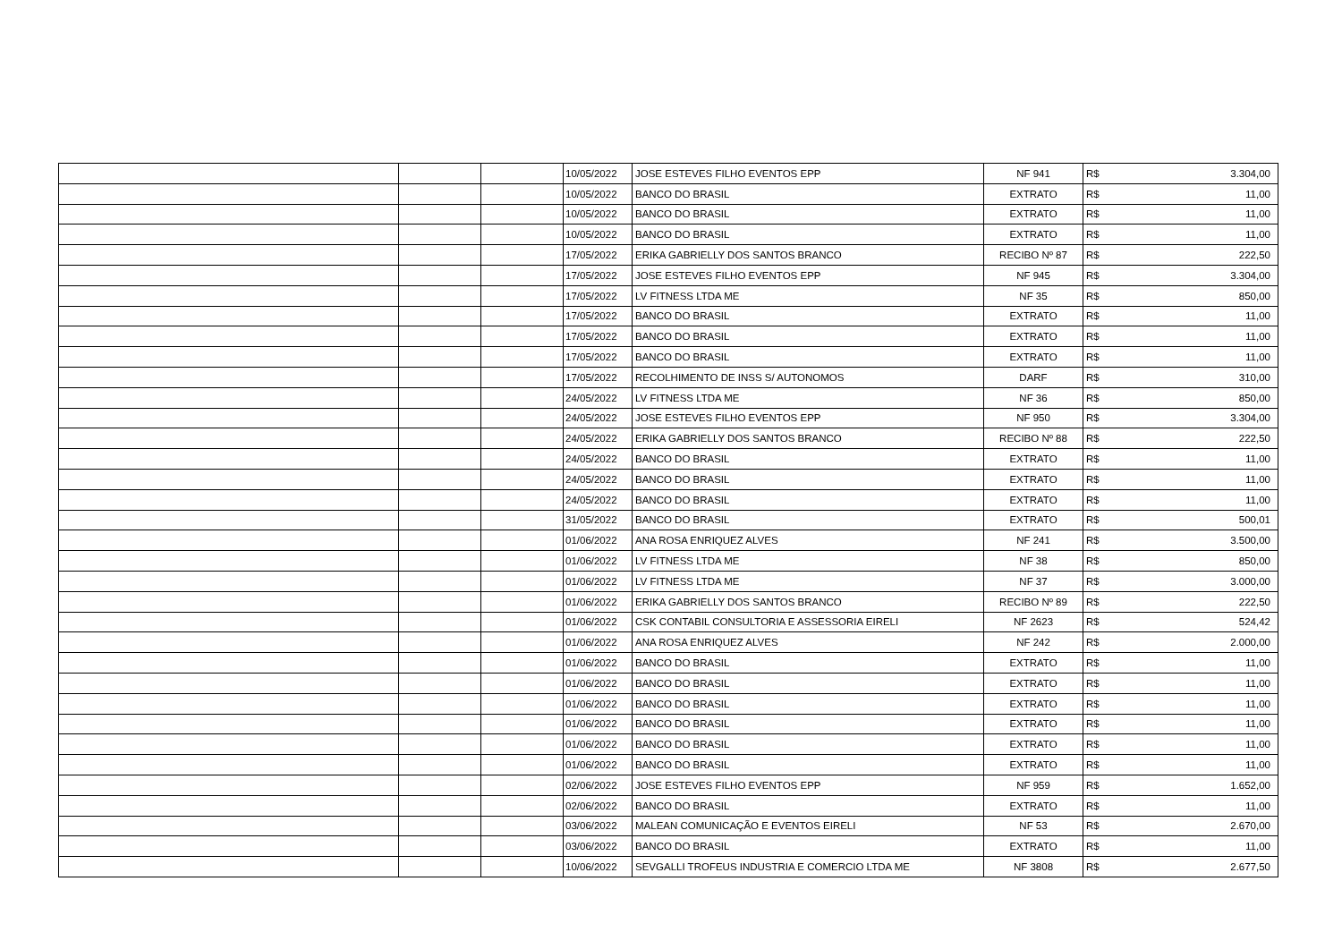| | | | 10/05/2022 | JOSE ESTEVES FILHO EVENTOS EPP | NF 941 | R$ | 3.304,00 |
| | | | 10/05/2022 | BANCO DO BRASIL | EXTRATO | R$ | 11,00 |
| | | | 10/05/2022 | BANCO DO BRASIL | EXTRATO | R$ | 11,00 |
| | | | 10/05/2022 | BANCO DO BRASIL | EXTRATO | R$ | 11,00 |
| | | | 17/05/2022 | ERIKA GABRIELLY DOS SANTOS BRANCO | RECIBO Nº 87 | R$ | 222,50 |
| | | | 17/05/2022 | JOSE ESTEVES FILHO EVENTOS EPP | NF 945 | R$ | 3.304,00 |
| | | | 17/05/2022 | LV FITNESS LTDA ME | NF 35 | R$ | 850,00 |
| | | | 17/05/2022 | BANCO DO BRASIL | EXTRATO | R$ | 11,00 |
| | | | 17/05/2022 | BANCO DO BRASIL | EXTRATO | R$ | 11,00 |
| | | | 17/05/2022 | BANCO DO BRASIL | EXTRATO | R$ | 11,00 |
| | | | 17/05/2022 | RECOLHIMENTO DE INSS S/ AUTONOMOS | DARF | R$ | 310,00 |
| | | | 24/05/2022 | LV FITNESS LTDA ME | NF 36 | R$ | 850,00 |
| | | | 24/05/2022 | JOSE ESTEVES FILHO EVENTOS EPP | NF 950 | R$ | 3.304,00 |
| | | | 24/05/2022 | ERIKA GABRIELLY DOS SANTOS BRANCO | RECIBO Nº 88 | R$ | 222,50 |
| | | | 24/05/2022 | BANCO DO BRASIL | EXTRATO | R$ | 11,00 |
| | | | 24/05/2022 | BANCO DO BRASIL | EXTRATO | R$ | 11,00 |
| | | | 24/05/2022 | BANCO DO BRASIL | EXTRATO | R$ | 11,00 |
| | | | 31/05/2022 | BANCO DO BRASIL | EXTRATO | R$ | 500,01 |
| | | | 01/06/2022 | ANA ROSA ENRIQUEZ ALVES | NF 241 | R$ | 3.500,00 |
| | | | 01/06/2022 | LV FITNESS LTDA ME | NF 38 | R$ | 850,00 |
| | | | 01/06/2022 | LV FITNESS LTDA ME | NF 37 | R$ | 3.000,00 |
| | | | 01/06/2022 | ERIKA GABRIELLY DOS SANTOS BRANCO | RECIBO Nº 89 | R$ | 222,50 |
| | | | 01/06/2022 | CSK CONTABIL CONSULTORIA E ASSESSORIA EIRELI | NF 2623 | R$ | 524,42 |
| | | | 01/06/2022 | ANA ROSA ENRIQUEZ ALVES | NF 242 | R$ | 2.000,00 |
| | | | 01/06/2022 | BANCO DO BRASIL | EXTRATO | R$ | 11,00 |
| | | | 01/06/2022 | BANCO DO BRASIL | EXTRATO | R$ | 11,00 |
| | | | 01/06/2022 | BANCO DO BRASIL | EXTRATO | R$ | 11,00 |
| | | | 01/06/2022 | BANCO DO BRASIL | EXTRATO | R$ | 11,00 |
| | | | 01/06/2022 | BANCO DO BRASIL | EXTRATO | R$ | 11,00 |
| | | | 01/06/2022 | BANCO DO BRASIL | EXTRATO | R$ | 11,00 |
| | | | 02/06/2022 | JOSE ESTEVES FILHO EVENTOS EPP | NF 959 | R$ | 1.652,00 |
| | | | 02/06/2022 | BANCO DO BRASIL | EXTRATO | R$ | 11,00 |
| | | | 03/06/2022 | MALEAN COMUNICAÇÃO E EVENTOS EIRELI | NF 53 | R$ | 2.670,00 |
| | | | 03/06/2022 | BANCO DO BRASIL | EXTRATO | R$ | 11,00 |
| | | | 10/06/2022 | SEVGALLI TROFEUS INDUSTRIA E COMERCIO LTDA ME | NF 3808 | R$ | 2.677,50 |